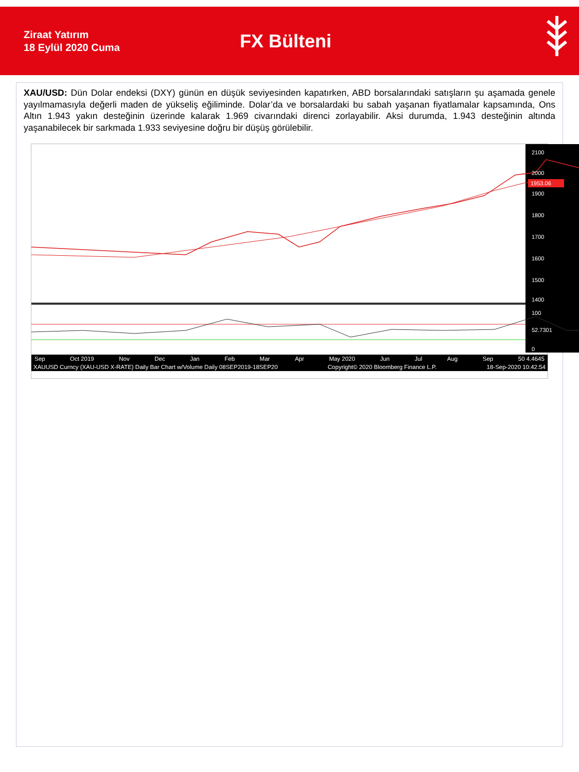Ziraat Yatırım
18 Eylül 2020 Cuma
FX Bülteni
XAU/USD: Dün Dolar endeksi (DXY) günün en düşük seviyesinden kapatırken, ABD borsalarındaki satışların şu aşamada genele yayılmamasıyla değerli maden de yükseliş eğiliminde. Dolar’da ve borsalardaki bu sabah yaşanan fiyatlamalar kapsamında, Ons Altın 1.943 yakın desteğinin üzerinde kalarak 1.969 civarındaki direnci zorlayabilir. Aksi durumda, 1.943 desteğinin altında yaşanabilecek bir sarkmada 1.933 seviyesine doğru bir düşüş görülebilir.
2100
2000
1900
1800
1700
1600
1500
1400
100
52.7301
0
1953.06
Sep Oct 2019 Nov Dec Jan Feb Mar Apr May 2020 Jun Jul Aug Sep 50 4.4645
XAUUSD Curncy (XAU-USD X-RATE) Daily Bar Chart w/Volume Daily 08SEP2019-18SEP20 Copyright© 2020 Bloomberg Finance L.P. 18-Sep-2020 10:42:54